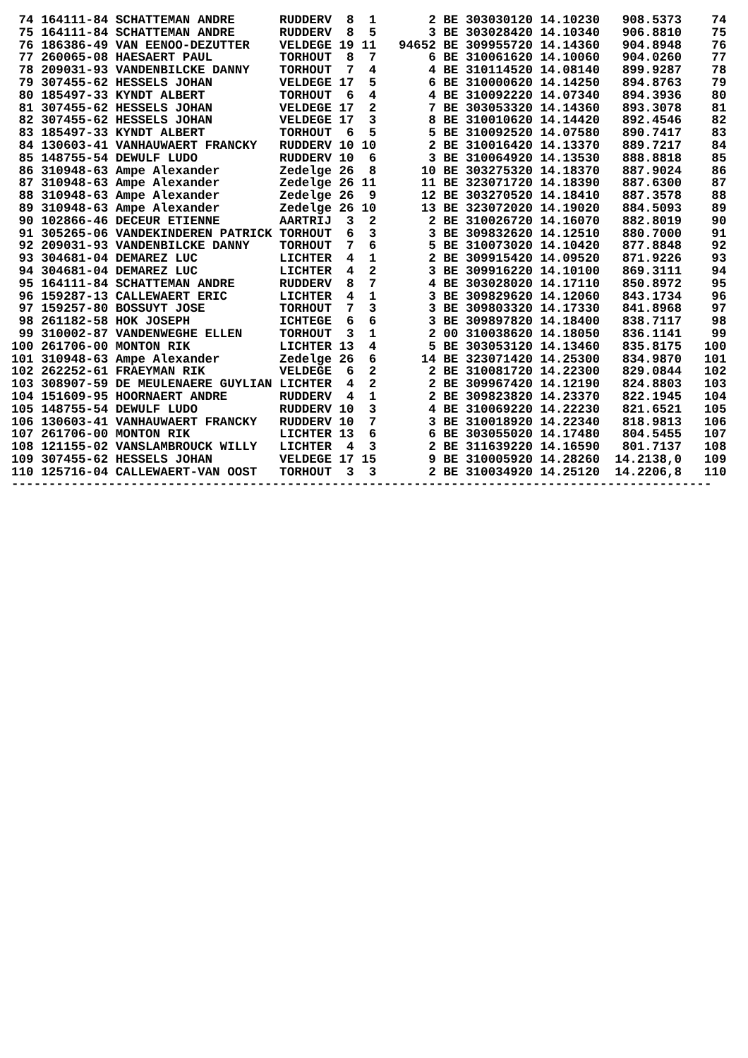| 74 | 164111-84 | SCHATTEMAN ANDRE | RUDDERV | 8 | 1 | 2 | BE | 303030120 | 14.10230 | 908.5373 | 74 |
| 75 | 164111-84 | SCHATTEMAN ANDRE | RUDDERV | 8 | 5 | 3 | BE | 303028420 | 14.10340 | 906.8810 | 75 |
| 76 | 186386-49 | VAN EENOO-DEZUTTER | VELDEGE | 19 | 11 | 94652 | BE | 309955720 | 14.14360 | 904.8948 | 76 |
| 77 | 260065-08 | HAESAERT PAUL | TORHOUT | 8 | 7 | 6 | BE | 310061620 | 14.10060 | 904.0260 | 77 |
| 78 | 209031-93 | VANDENBILCKE DANNY | TORHOUT | 7 | 4 | 4 | BE | 310114520 | 14.08140 | 899.9287 | 78 |
| 79 | 307455-62 | HESSELS JOHAN | VELDEGE | 17 | 5 | 6 | BE | 310000620 | 14.14250 | 894.8763 | 79 |
| 80 | 185497-33 | KYNDT ALBERT | TORHOUT | 6 | 4 | 4 | BE | 310092220 | 14.07340 | 894.3936 | 80 |
| 81 | 307455-62 | HESSELS JOHAN | VELDEGE | 17 | 2 | 7 | BE | 303053320 | 14.14360 | 893.3078 | 81 |
| 82 | 307455-62 | HESSELS JOHAN | VELDEGE | 17 | 3 | 8 | BE | 310010620 | 14.14420 | 892.4546 | 82 |
| 83 | 185497-33 | KYNDT ALBERT | TORHOUT | 6 | 5 | 5 | BE | 310092520 | 14.07580 | 890.7417 | 83 |
| 84 | 130603-41 | VANHAUWAERT FRANCKY | RUDDERV | 10 | 10 | 2 | BE | 310016420 | 14.13370 | 889.7217 | 84 |
| 85 | 148755-54 | DEWULF LUDO | RUDDERV | 10 | 6 | 3 | BE | 310064920 | 14.13530 | 888.8818 | 85 |
| 86 | 310948-63 | Ampe Alexander | Zedelge | 26 | 8 | 10 | BE | 303275320 | 14.18370 | 887.9024 | 86 |
| 87 | 310948-63 | Ampe Alexander | Zedelge | 26 | 11 | 11 | BE | 323071720 | 14.18390 | 887.6300 | 87 |
| 88 | 310948-63 | Ampe Alexander | Zedelge | 26 | 9 | 12 | BE | 303270520 | 14.18410 | 887.3578 | 88 |
| 89 | 310948-63 | Ampe Alexander | Zedelge | 26 | 10 | 13 | BE | 323072020 | 14.19020 | 884.5093 | 89 |
| 90 | 102866-46 | DECEUR ETIENNE | AARTRIJ | 3 | 2 | 2 | BE | 310026720 | 14.16070 | 882.8019 | 90 |
| 91 | 305265-06 | VANDEKINDEREN PATRICK | TORHOUT | 6 | 3 | 3 | BE | 309832620 | 14.12510 | 880.7000 | 91 |
| 92 | 209031-93 | VANDENBILCKE DANNY | TORHOUT | 7 | 6 | 5 | BE | 310073020 | 14.10420 | 877.8848 | 92 |
| 93 | 304681-04 | DEMAREZ LUC | LICHTER | 4 | 1 | 2 | BE | 309915420 | 14.09520 | 871.9226 | 93 |
| 94 | 304681-04 | DEMAREZ LUC | LICHTER | 4 | 2 | 3 | BE | 309916220 | 14.10100 | 869.3111 | 94 |
| 95 | 164111-84 | SCHATTEMAN ANDRE | RUDDERV | 8 | 7 | 4 | BE | 303028020 | 14.17110 | 850.8972 | 95 |
| 96 | 159287-13 | CALLEWAERT ERIC | LICHTER | 4 | 1 | 3 | BE | 309829620 | 14.12060 | 843.1734 | 96 |
| 97 | 159257-80 | BOSSUYT JOSE | TORHOUT | 7 | 3 | 3 | BE | 309803320 | 14.17330 | 841.8968 | 97 |
| 98 | 261182-58 | HOK JOSEPH | ICHTEGE | 6 | 6 | 3 | BE | 309897820 | 14.18400 | 838.7117 | 98 |
| 99 | 310002-87 | VANDENWEGHE ELLEN | TORHOUT | 3 | 1 | 2 | 00 | 310038620 | 14.18050 | 836.1141 | 99 |
| 100 | 261706-00 | MONTON RIK | LICHTER | 13 | 4 | 5 | BE | 303053120 | 14.13460 | 835.8175 | 100 |
| 101 | 310948-63 | Ampe Alexander | Zedelge | 26 | 6 | 14 | BE | 323071420 | 14.25300 | 834.9870 | 101 |
| 102 | 262252-61 | FRAEYMAN RIK | VELDEGE | 6 | 2 | 2 | BE | 310081720 | 14.22300 | 829.0844 | 102 |
| 103 | 308907-59 | DE MEULENAERE GUYLIAN | LICHTER | 4 | 2 | 2 | BE | 309967420 | 14.12190 | 824.8803 | 103 |
| 104 | 151609-95 | HOORNAERT ANDRE | RUDDERV | 4 | 1 | 2 | BE | 309823820 | 14.23370 | 822.1945 | 104 |
| 105 | 148755-54 | DEWULF LUDO | RUDDERV | 10 | 3 | 4 | BE | 310069220 | 14.22230 | 821.6521 | 105 |
| 106 | 130603-41 | VANHAUWAERT FRANCKY | RUDDERV | 10 | 7 | 3 | BE | 310018920 | 14.22340 | 818.9813 | 106 |
| 107 | 261706-00 | MONTON RIK | LICHTER | 13 | 6 | 6 | BE | 303055020 | 14.17480 | 804.5455 | 107 |
| 108 | 121155-02 | VANSLAMBROUCK WILLY | LICHTER | 4 | 3 | 2 | BE | 311639220 | 14.16590 | 801.7137 | 108 |
| 109 | 307455-62 | HESSELS JOHAN | VELDEGE | 17 | 15 | 9 | BE | 310005920 | 14.28260 | 14.2138,0 | 109 |
| 110 | 125716-04 | CALLEWAERT-VAN OOST | TORHOUT | 3 | 3 | 2 | BE | 310034920 | 14.25120 | 14.2206,8 | 110 |
----------------------------------------------------------------------------------------------